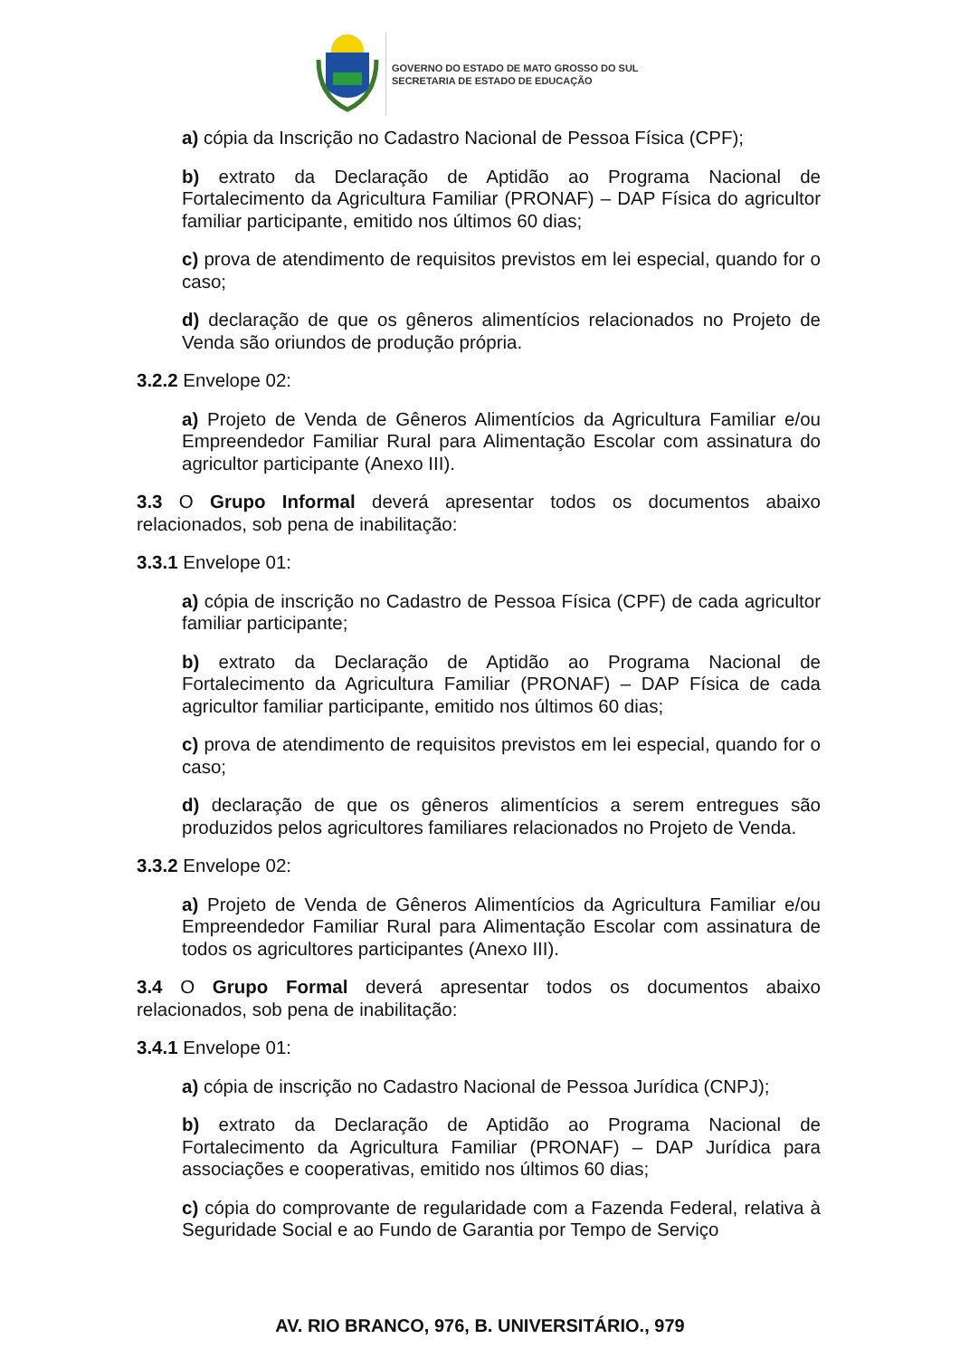GOVERNO DO ESTADO DE MATO GROSSO DO SUL
SECRETARIA DE ESTADO DE EDUCAÇÃO
a) cópia da Inscrição no Cadastro Nacional de Pessoa Física (CPF);
b) extrato da Declaração de Aptidão ao Programa Nacional de Fortalecimento da Agricultura Familiar (PRONAF) – DAP Física do agricultor familiar participante, emitido nos últimos 60 dias;
c) prova de atendimento de requisitos previstos em lei especial, quando for o caso;
d) declaração de que os gêneros alimentícios relacionados no Projeto de Venda são oriundos de produção própria.
3.2.2 Envelope 02:
a) Projeto de Venda de Gêneros Alimentícios da Agricultura Familiar e/ou Empreendedor Familiar Rural para Alimentação Escolar com assinatura do agricultor participante (Anexo III).
3.3 O Grupo Informal deverá apresentar todos os documentos abaixo relacionados, sob pena de inabilitação:
3.3.1 Envelope 01:
a) cópia de inscrição no Cadastro de Pessoa Física (CPF) de cada agricultor familiar participante;
b) extrato da Declaração de Aptidão ao Programa Nacional de Fortalecimento da Agricultura Familiar (PRONAF) – DAP Física de cada agricultor familiar participante, emitido nos últimos 60 dias;
c) prova de atendimento de requisitos previstos em lei especial, quando for o caso;
d) declaração de que os gêneros alimentícios a serem entregues são produzidos pelos agricultores familiares relacionados no Projeto de Venda.
3.3.2 Envelope 02:
a) Projeto de Venda de Gêneros Alimentícios da Agricultura Familiar e/ou Empreendedor Familiar Rural para Alimentação Escolar com assinatura de todos os agricultores participantes (Anexo III).
3.4 O Grupo Formal deverá apresentar todos os documentos abaixo relacionados, sob pena de inabilitação:
3.4.1 Envelope 01:
a) cópia de inscrição no Cadastro Nacional de Pessoa Jurídica (CNPJ);
b) extrato da Declaração de Aptidão ao Programa Nacional de Fortalecimento da Agricultura Familiar (PRONAF) – DAP Jurídica para associações e cooperativas, emitido nos últimos 60 dias;
c) cópia do comprovante de regularidade com a Fazenda Federal, relativa à Seguridade Social e ao Fundo de Garantia por Tempo de Serviço
AV. RIO BRANCO, 976, B. UNIVERSITÁRIO., 979